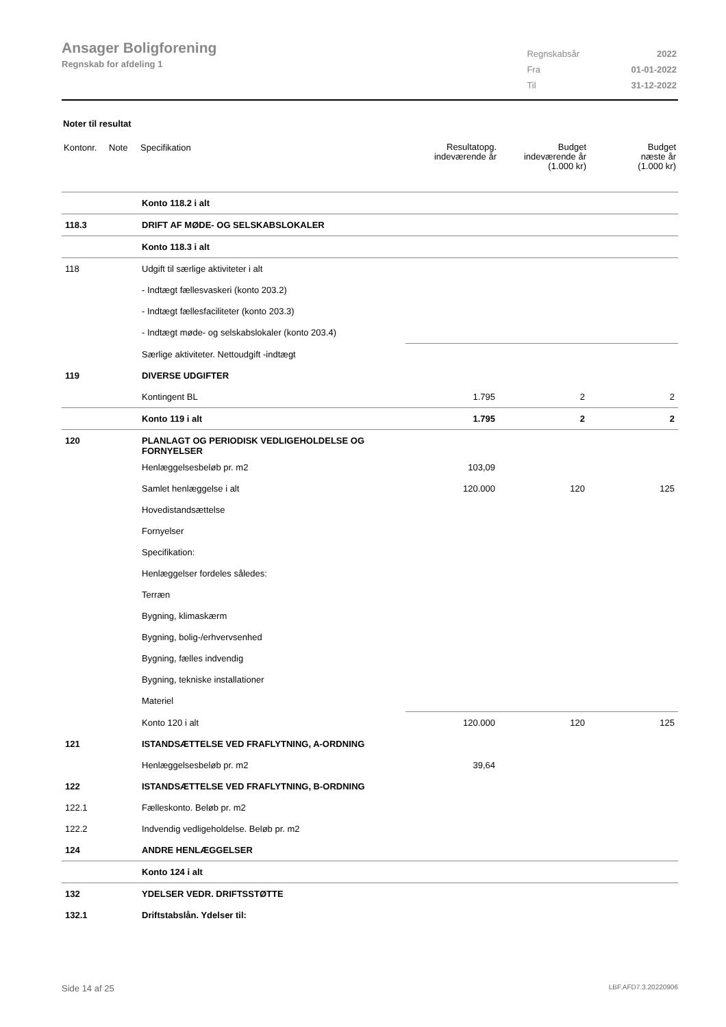Ansager Boligforening
Regnskab for afdeling 1
| Regnskabsår | 2022 |
| Fra | 01-01-2022 |
| Til | 31-12-2022 |
Noter til resultat
| Kontonr. | Note | Specifikation | Resultatopg. indeværende år | Budget indeværende år (1.000 kr) | Budget næste år (1.000 kr) |
| --- | --- | --- | --- | --- | --- |
| | | Konto 118.2 i alt | | | |
| 118.3 | | DRIFT AF MØDE- OG SELSKABSLOKALER | | | |
| | | Konto 118.3 i alt | | | |
| 118 | | Udgift til særlige aktiviteter i alt | | | |
| | | - Indtægt fællesvaskeri (konto 203.2) | | | |
| | | - Indtægt fællesfaciliteter (konto 203.3) | | | |
| | | - Indtægt møde- og selskabslokaler (konto 203.4) | | | |
| | | Særlige aktiviteter. Nettoudgift -indtægt | | | |
| 119 | | DIVERSE UDGIFTER | | | |
| | | Kontingent BL | 1.795 | 2 | 2 |
| | | Konto 119 i alt | 1.795 | 2 | 2 |
| 120 | | PLANLAGT OG PERIODISK VEDLIGEHOLDELSE OG FORNYELSER | | | |
| | | Henlæggelsesbeløb pr. m2 | 103,09 | | |
| | | Samlet henlæggelse i alt | 120.000 | 120 | 125 |
| | | Hovedistandsættelse | | | |
| | | Fornyelser | | | |
| | | Specifikation: | | | |
| | | Henlæggelser fordeles således: | | | |
| | | Terræn | | | |
| | | Bygning, klimaskærm | | | |
| | | Bygning, bolig-/erhvervsenhed | | | |
| | | Bygning, fælles indvendig | | | |
| | | Bygning, tekniske installationer | | | |
| | | Materiel | | | |
| | | Konto 120 i alt | 120.000 | 120 | 125 |
| 121 | | ISTANDSÆTTELSE VED FRAFLYTNING, A-ORDNING | | | |
| | | Henlæggelsesbeløb pr. m2 | 39,64 | | |
| 122 | | ISTANDSÆTTELSE VED FRAFLYTNING, B-ORDNING | | | |
| 122.1 | | Fælleskonto. Beløb pr. m2 | | | |
| 122.2 | | Indvendig vedligeholdelse. Beløb pr. m2 | | | |
| 124 | | ANDRE HENLÆGGELSER | | | |
| | | Konto 124 i alt | | | |
| 132 | | YDELSER VEDR. DRIFTSSTØTTE | | | |
| 132.1 | | Driftstabslån. Ydelser til: | | | |
Side 14 af 25 LBF.AFD7.3.20220906